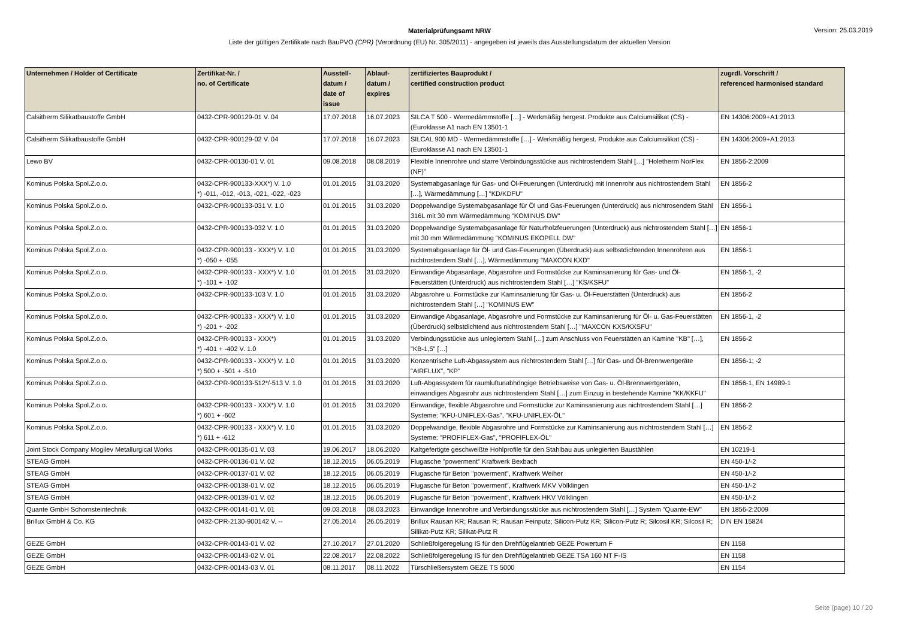Version: 25.03.2019
Materialprüfungsamt NRW
Liste der gültigen Zertifikate nach BauPVO (CPR) (Verordnung (EU) Nr. 305/2011) - angegeben ist jeweils das Ausstellungsdatum der aktuellen Version
| Unternehmen / Holder of Certificate | Zertifikat-Nr. / no. of Certificate | Ausstell- datum / date of issue | Ablauf- datum / expires | zertifiziertes Bauprodukt / certified construction product | zugrdl. Vorschrift / referenced harmonised standard |
| --- | --- | --- | --- | --- | --- |
| Calsitherm Silikatbaustoffe GmbH | 0432-CPR-900129-01 V. 04 | 17.07.2018 | 16.07.2023 | SILCA T 500 - Wermedämmstoffe […] - Werkmäßig hergest. Produkte aus Calciumsilikat (CS) - (Euroklasse A1 nach EN 13501-1 | EN 14306:2009+A1:2013 |
| Calsitherm Silikatbaustoffe GmbH | 0432-CPR-900129-02 V. 04 | 17.07.2018 | 16.07.2023 | SILCAL 900 MD - Wermedämmstoffe […] - Werkmäßig hergest. Produkte aus Calciumsilikat (CS) - (Euroklasse A1 nach EN 13501-1 | EN 14306:2009+A1:2013 |
| Lewo BV | 0432-CPR-00130-01 V. 01 | 09.08.2018 | 08.08.2019 | Flexible Innenrohre und starre Verbindungsstücke aus nichtrostendem Stahl […] "Holetherm NorFlex (NF)" | EN 1856-2:2009 |
| Kominus Polska Spol.Z.o.o. | 0432-CPR-900133-XXX*) V. 1.0 *) -011, -012, -013, -021, -022, -023 | 01.01.2015 | 31.03.2020 | Systemabgasanlage für Gas- und Öl-Feuerungen (Unterdruck) mit Innenrohr aus nichtrostendem Stahl […], Wärmedämmung […] "KD/KDFU" | EN 1856-2 |
| Kominus Polska Spol.Z.o.o. | 0432-CPR-900133-031 V. 1.0 | 01.01.2015 | 31.03.2020 | Doppelwandige Systemabgasanlage für Öl und Gas-Feuerungen (Unterdruck) aus nichtrosendem Stahl 316L mit 30 mm Wärmedämmung "KOMINUS DW" | EN 1856-1 |
| Kominus Polska Spol.Z.o.o. | 0432-CPR-900133-032 V. 1.0 | 01.01.2015 | 31.03.2020 | Doppelwandige Systemabgasanlage für Naturholzfeuerungen (Unterdruck) aus nichtrostendem Stahl […] mit 30 mm Wärmedämmung "KOMINUS EKOPELL DW" | EN 1856-1 |
| Kominus Polska Spol.Z.o.o. | 0432-CPR-900133 - XXX*) V. 1.0 *) -050 + -055 | 01.01.2015 | 31.03.2020 | Systemabgasanlage für Öl- und Gas-Feuerungen (Überdruck) aus selbstdichtenden Innenrohren aus nichtrostendem Stahl […], Wärmedämmung "MAXCON KXD" | EN 1856-1 |
| Kominus Polska Spol.Z.o.o. | 0432-CPR-900133 - XXX*) V. 1.0 *) -101 + -102 | 01.01.2015 | 31.03.2020 | Einwandige Abgasanlage, Abgasrohre und Formstücke zur Kaminsanierung für Gas- und Öl-Feuerstätten (Unterdruck) aus nichtrostendem Stahl […] "KS/KSFU" | EN 1856-1, -2 |
| Kominus Polska Spol.Z.o.o. | 0432-CPR-900133-103 V. 1.0 | 01.01.2015 | 31.03.2020 | Abgasrohre u. Formstücke zur Kaminsanierung für Gas- u. Öl-Feuerstätten (Unterdruck) aus nichtrostendem Stahl […] "KOMINUS EW" | EN 1856-2 |
| Kominus Polska Spol.Z.o.o. | 0432-CPR-900133 - XXX*) V. 1.0 *) -201 + -202 | 01.01.2015 | 31.03.2020 | Einwandige Abgasanlage, Abgasrohre und Formstücke zur Kaminsanierung für Öl- u. Gas-Feuerstätten (Überdruck) selbstdichtend aus nichtrostendem Stahl […] "MAXCON KXS/KXSFU" | EN 1856-1, -2 |
| Kominus Polska Spol.Z.o.o. | 0432-CPR-900133 - XXX*) *) -401 + -402 V. 1.0 | 01.01.2015 | 31.03.2020 | Verbindungsstücke aus unlegiertem Stahl […] zum Anschluss von Feuerstätten an Kamine "KB" […], "KB-1,5" […] | EN 1856-2 |
| Kominus Polska Spol.Z.o.o. | 0432-CPR-900133 - XXX*) V. 1.0 *) 500 + -501 + -510 | 01.01.2015 | 31.03.2020 | Konzentrische Luft-Abgassystem aus nichtrostendem Stahl […] für Gas- und Öl-Brennwertgeräte "AIRFLUX", "KP" | EN 1856-1; -2 |
| Kominus Polska Spol.Z.o.o. | 0432-CPR-900133-512*/-513 V. 1.0 | 01.01.2015 | 31.03.2020 | Luft-Abgassystem für raumluftunabhöngige Betriebsweise von Gas- u. Öl-Brennwertgeräten, einwandiges Abgasrohr aus nichtrostendem Stahl […] zum Einzug in bestehende Kamine "KK/KKFU" | EN 1856-1, EN 14989-1 |
| Kominus Polska Spol.Z.o.o. | 0432-CPR-900133 - XXX*) V. 1.0 *) 601 + -602 | 01.01.2015 | 31.03.2020 | Einwandige, flexible Abgasrohre und Formstücke zur Kaminsanierung aus nichtrostendem Stahl […] Systeme: "KFU-UNIFLEX-Gas", "KFU-UNIFLEX-ÖL" | EN 1856-2 |
| Kominus Polska Spol.Z.o.o. | 0432-CPR-900133 - XXX*) V. 1.0 *) 611 + -612 | 01.01.2015 | 31.03.2020 | Doppelwandige, flexible Abgasrohre und Formstücke zur Kaminsanierung aus nichtrostendem Stahl […] Systeme: "PROFIFLEX-Gas", "PROFIFLEX-ÖL" | EN 1856-2 |
| Joint Stock Company Mogilev Metallurgical Works | 0432-CPR-00135-01 V. 03 | 19.06.2017 | 18.06.2020 | Kaltgefertigte geschweißte Hohlprofile für den Stahlbau aus unlegierten Baustählen | EN 10219-1 |
| STEAG GmbH | 0432-CPR-00136-01 V. 02 | 18.12.2015 | 06.05.2019 | Flugasche "powerment" Kraftwerk Bexbach | EN 450-1/-2 |
| STEAG GmbH | 0432-CPR-00137-01 V. 02 | 18.12.2015 | 06.05.2019 | Flugasche für Beton "powerment", Kraftwerk Weiher | EN 450-1/-2 |
| STEAG GmbH | 0432-CPR-00138-01 V. 02 | 18.12.2015 | 06.05.2019 | Flugasche für Beton "powerment", Kraftwerk MKV Völklingen | EN 450-1/-2 |
| STEAG GmbH | 0432-CPR-00139-01 V. 02 | 18.12.2015 | 06.05.2019 | Flugasche für Beton "powerment", Kraftwerk HKV Völklingen | EN 450-1/-2 |
| Quante GmbH Schornsteintechnik | 0432-CPR-00141-01 V. 01 | 09.03.2018 | 08.03.2023 | Einwandige Innenrohre und Verbindungsstücke aus nichtrostendem Stahl […] System "Quante-EW" | EN 1856-2:2009 |
| Brillux GmbH & Co. KG | 0432-CPR-2130-900142 V. -- | 27.05.2014 | 26.05.2019 | Brillux Rausan KR; Rausan R; Rausan Feinputz; Silicon-Putz KR; Silicon-Putz R; Silcosil KR; Silcosil R; Silikat-Putz KR; Silikat-Putz R | DIN EN 15824 |
| GEZE GmbH | 0432-CPR-00143-01 V. 02 | 27.10.2017 | 27.01.2020 | Schließfolgeregelung IS für den Drehflügelantrieb GEZE Powerturn F | EN 1158 |
| GEZE GmbH | 0432-CPR-00143-02 V. 01 | 22.08.2017 | 22.08.2022 | Schließfolgeregelung IS für den Drehflügelantrieb GEZE TSA 160 NT F-IS | EN 1158 |
| GEZE GmbH | 0432-CPR-00143-03 V. 01 | 08.11.2017 | 08.11.2022 | Türschließersystem GEZE TS 5000 | EN 1154 |
Seite (page) 10 / 20